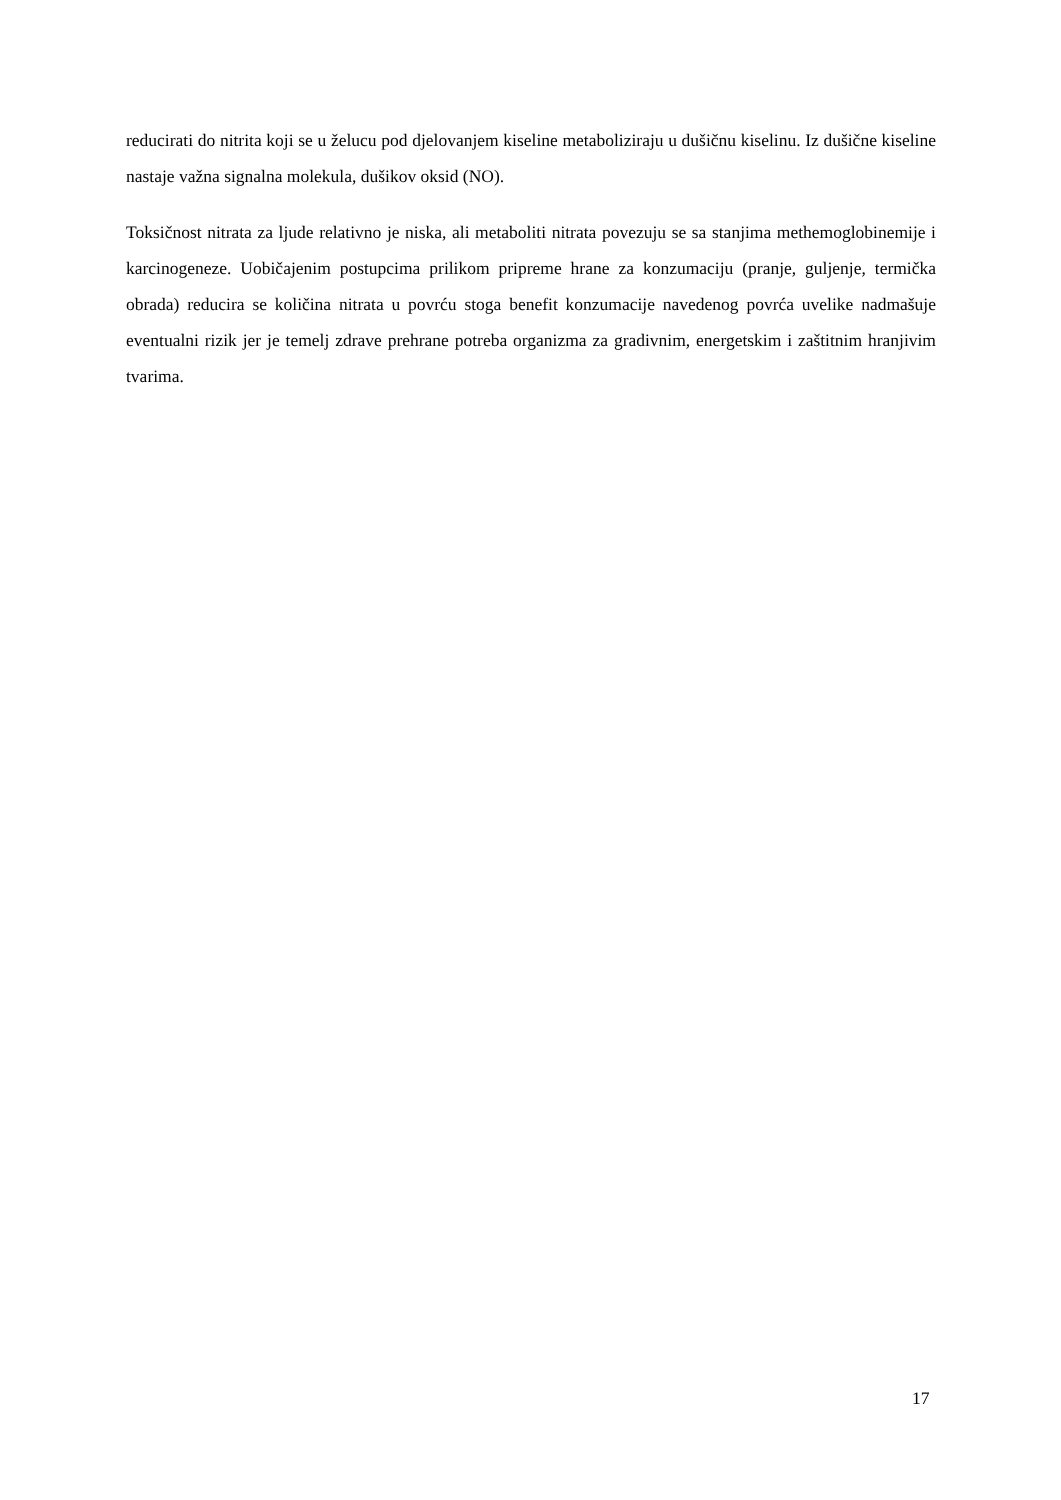reducirati do nitrita koji se u želucu pod djelovanjem kiseline metaboliziraju u dušičnu kiselinu. Iz dušične kiseline nastaje važna signalna molekula, dušikov oksid (NO).
Toksičnost nitrata za ljude relativno je niska, ali metaboliti nitrata povezuju se sa stanjima methemoglobinemije i karcinogeneze. Uobičajenim postupcima prilikom pripreme hrane za konzumaciju (pranje, guljenje, termička obrada) reducira se količina nitrata u povrću stoga benefit konzumacije navedenog povrća uvelike nadmašuje eventualni rizik jer je temelj zdrave prehrane potreba organizma za gradivnim, energetskim i zaštitnim hranjivim tvarima.
17